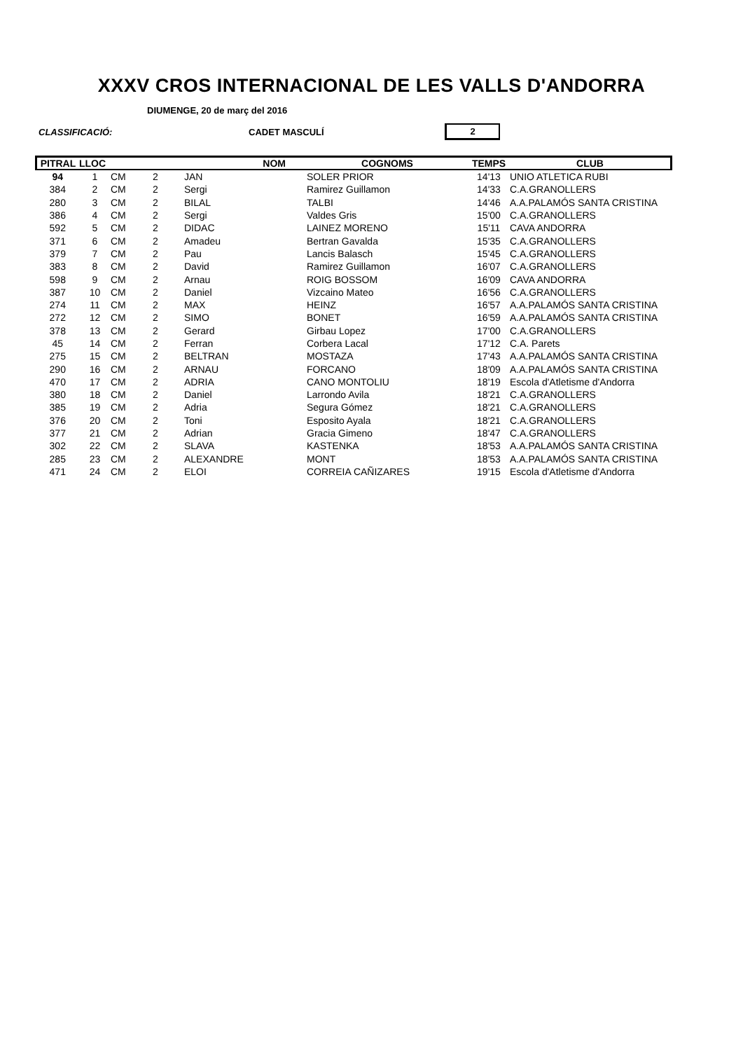DIUMENGE, 20 de març del 2016
XXXV CROS INTERNACIONAL DE LES VALLS D'ANDORRA
CLASSIFICACIÓ: CADET MASCULÍ 2
| PITRAL | LLOC | | | NOM | COGNOMS | TEMPS | CLUB |
| --- | --- | --- | --- | --- | --- | --- | --- |
| 94 | 1 | CM | 2 | JAN | SOLER PRIOR | 14'13 | UNIO ATLETICA RUBI |
| 384 | 2 | CM | 2 | Sergi | Ramirez Guillamon | 14'33 | C.A.GRANOLLERS |
| 280 | 3 | CM | 2 | BILAL | TALBI | 14'46 | A.A.PALAMÓS SANTA CRISTINA |
| 386 | 4 | CM | 2 | Sergi | Valdes Gris | 15'00 | C.A.GRANOLLERS |
| 592 | 5 | CM | 2 | DIDAC | LAINEZ MORENO | 15'11 | CAVA ANDORRA |
| 371 | 6 | CM | 2 | Amadeu | Bertran Gavalda | 15'35 | C.A.GRANOLLERS |
| 379 | 7 | CM | 2 | Pau | Lancis Balasch | 15'45 | C.A.GRANOLLERS |
| 383 | 8 | CM | 2 | David | Ramirez Guillamon | 16'07 | C.A.GRANOLLERS |
| 598 | 9 | CM | 2 | Arnau | ROIG BOSSOM | 16'09 | CAVA ANDORRA |
| 387 | 10 | CM | 2 | Daniel | Vizcaino Mateo | 16'56 | C.A.GRANOLLERS |
| 274 | 11 | CM | 2 | MAX | HEINZ | 16'57 | A.A.PALAMÓS SANTA CRISTINA |
| 272 | 12 | CM | 2 | SIMO | BONET | 16'59 | A.A.PALAMÓS SANTA CRISTINA |
| 378 | 13 | CM | 2 | Gerard | Girbau Lopez | 17'00 | C.A.GRANOLLERS |
| 45 | 14 | CM | 2 | Ferran | Corbera Lacal | 17'12 | C.A. Parets |
| 275 | 15 | CM | 2 | BELTRAN | MOSTAZA | 17'43 | A.A.PALAMÓS SANTA CRISTINA |
| 290 | 16 | CM | 2 | ARNAU | FORCANO | 18'09 | A.A.PALAMÓS SANTA CRISTINA |
| 470 | 17 | CM | 2 | ADRIA | CANO MONTOLIU | 18'19 | Escola d'Atletisme d'Andorra |
| 380 | 18 | CM | 2 | Daniel | Larrondo Avila | 18'21 | C.A.GRANOLLERS |
| 385 | 19 | CM | 2 | Adria | Segura Gómez | 18'21 | C.A.GRANOLLERS |
| 376 | 20 | CM | 2 | Toni | Esposito Ayala | 18'21 | C.A.GRANOLLERS |
| 377 | 21 | CM | 2 | Adrian | Gracia Gimeno | 18'47 | C.A.GRANOLLERS |
| 302 | 22 | CM | 2 | SLAVA | KASTENKA | 18'53 | A.A.PALAMÓS SANTA CRISTINA |
| 285 | 23 | CM | 2 | ALEXANDRE | MONT | 18'53 | A.A.PALAMÓS SANTA CRISTINA |
| 471 | 24 | CM | 2 | ELOI | CORREIA CAÑIZARES | 19'15 | Escola d'Atletisme d'Andorra |